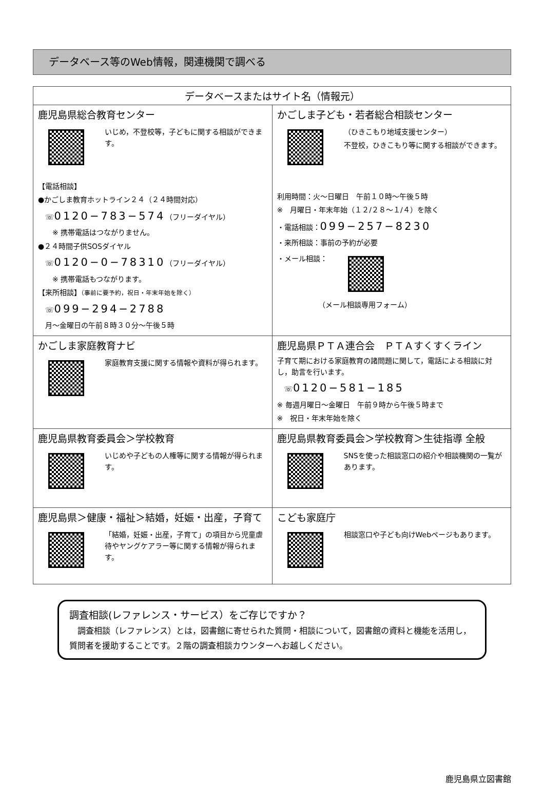データベース等のWeb情報，関連機関で調べる
| データベースまたはサイト名（情報元） | |
| --- | --- |
| 鹿児島県総合教育センター いじめ，不登校等，子どもに関する相談ができます。 【電話相談】 ●かごしま教育ホットライン２４（２４時間対応） ☏ 0120−783−574 （フリーダイヤル） ※ 携帯電話はつながりません。 ●２４時間子供SOSダイヤル ☏ 0120−0−78310 （フリーダイヤル） ※ 携帯電話もつながります。 【来所相談】 （事前に要予約，祝日・年末年始を除く） ☏ 099−294−2788 月～金曜日の午前８時３０分～午後５時 | かごしま子ども・若者総合相談センター （ひきこもり地域支援センター） 不登校，ひきこもり等に関する相談ができます。 利用時間：火～日曜日 午前１０時～午後５時 ※ 月曜日・年末年始（１２/２８～１/４）を除く ・電話相談： 099−257−8230 ・来所相談：事前の予約が必要 ・メール相談： （メール相談専用フォーム） |
| かごしま家庭教育ナビ 家庭教育支援に関する情報や資料が得られます。 | 鹿児島県ＰＴＡ連合会 ＰＴＡすくすくライン 子育て期における家庭教育の諸問題に関して，電話による相談に対し，助言を行います。 ☏ 0120−581−185 ※ 毎週月曜日～金曜日 午前９時から午後５時まで ※ 祝日・年末年始を除く |
| 鹿児島県教育委員会＞学校教育 いじめや子どもの人権等に関する情報が得られます。 | 鹿児島県教育委員会＞学校教育＞生徒指導 全般 SNSを使った相談窓口の紹介や相談機関の一覧があります。 |
| 鹿児島県＞健康・福祉＞結婚，妊娠・出産，子育て 「結婚，妊娠・出産，子育て」の項目から児童虐待やヤングケアラー等に関する情報が得られます。 | こども家庭庁 相談窓口や子ども向けWebページもあります。 |
調査相談(レファレンス・サービス）をご存じですか？
　調査相談（レファレンス）とは，図書館に寄せられた質問・相談について，図書館の資料と機能を活用し，質問者を援助することです。２階の調査相談カウンターへお越しください。
鹿児島県立図書館